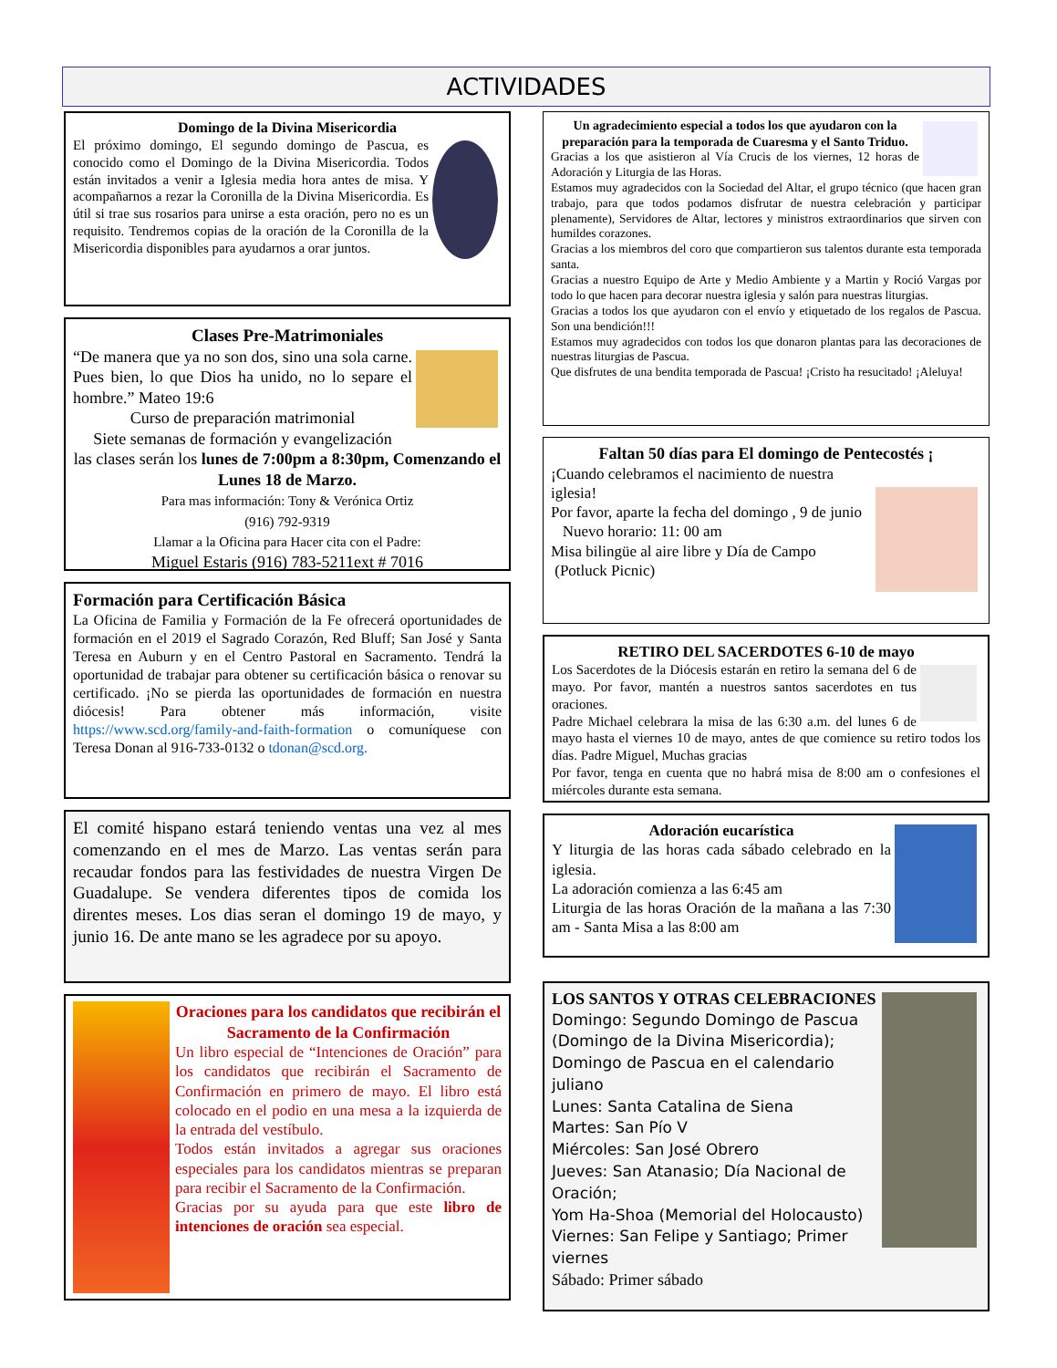ACTIVIDADES
Domingo de la Divina Misericordia
El próximo domingo, El segundo domingo de Pascua, es conocido como el Domingo de la Divina Misericordia. Todos están invitados a venir a Iglesia media hora antes de misa. Y acompañarnos a rezar la Coronilla de la Divina Misericordia. Es útil si trae sus rosarios para unirse a esta oración, pero no es un requisito. Tendremos copias de la oración de la Coronilla de la Misericordia disponibles para ayudarnos a orar juntos.
Clases Pre-Matrimoniales
“De manera que ya no son dos, sino una sola carne. Pues bien, lo que Dios ha unido, no lo separe el hombre.” Mateo 19:6
Curso de preparación matrimonial
Siete semanas de formación y evangelización
las clases serán los lunes de 7:00pm a 8:30pm, Comenzando el Lunes 18 de Marzo.
Para mas información: Tony & Verónica Ortiz
(916) 792-9319
Llamar a la Oficina para Hacer cita con el Padre:
Miguel Estaris (916) 783-5211ext # 7016
Formación para Certificación Básica
La Oficina de Familia y Formación de la Fe ofrecerá oportunidades de formación en el 2019 el Sagrado Corazón, Red Bluff; San José y Santa Teresa en Auburn y en el Centro Pastoral en Sacramento. Tendrá la oportunidad de trabajar para obtener su certificación básica o renovar su certificado. ¡No se pierda las oportunidades de formación en nuestra diócesis! Para obtener más información, visite https://www.scd.org/family-and-faith-formation o comuníquese con Teresa Donan al 916-733-0132 o tdonan@scd.org.
El comité hispano estará teniendo ventas una vez al mes comenzando en el mes de Marzo. Las ventas serán para recaudar fondos para las festividades de nuestra Virgen De Guadalupe. Se vendera diferentes tipos de comida los direntes meses. Los dias seran el domingo 19 de mayo, y junio 16. De ante mano se les agradece por su apoyo.
Oraciones para los candidatos que recibirán el Sacramento de la Confirmación
Un libro especial de “Intenciones de Oración” para los candidatos que recibirán el Sacramento de Confirmación en primero de mayo. El libro está colocado en el podio en una mesa a la izquierda de la entrada del vestíbulo.
Todos están invitados a agregar sus oraciones especiales para los candidatos mientras se preparan para recibir el Sacramento de la Confirmación.
Gracias por su ayuda para que este libro de intenciones de oración sea especial.
Un agradecimiento especial a todos los que ayudaron con la preparación para la temporada de Cuaresma y el Santo Triduo.
Gracias a los que asistieron al Vía Crucis de los viernes, 12 horas de Adoración y Liturgia de las Horas.
Estamos muy agradecidos con la Sociedad del Altar, el grupo técnico (que hacen gran trabajo, para que todos podamos disfrutar de nuestra celebración y participar plenamente), Servidores de Altar, lectores y ministros extraordinarios que sirven con humildes corazones.
Gracias a los miembros del coro que compartieron sus talentos durante esta temporada santa.
Gracias a nuestro Equipo de Arte y Medio Ambiente y a Martin y Roció Vargas por todo lo que hacen para decorar nuestra iglesia y salón para nuestras liturgias.
Gracias a todos los que ayudaron con el envío y etiquetado de los regalos de Pascua. Son una bendición!!!
Estamos muy agradecidos con todos los que donaron plantas para las decoraciones de nuestras liturgias de Pascua.
Que disfrutes de una bendita temporada de Pascua! ¡Cristo ha resucitado! ¡Aleluya!
Faltan 50 días para El domingo de Pentecostés ¡
¡Cuando celebramos el nacimiento de nuestra iglesia!
Por favor, aparte la fecha del domingo , 9 de junio
Nuevo horario: 11: 00 am
Misa bilingüe al aire libre y Día de Campo
(Potluck Picnic)
RETIRO DEL SACERDOTES 6-10 de mayo
Los Sacerdotes de la Diócesis estarán en retiro la semana del 6 de mayo. Por favor, mantén a nuestros santos sacerdotes en tus oraciones.
Padre Michael celebrara la misa de las 6:30 a.m. del lunes 6 de mayo hasta el viernes 10 de mayo, antes de que comience su retiro todos los días. Padre Miguel, Muchas gracias
Por favor, tenga en cuenta que no habrá misa de 8:00 am o confesiones el miércoles durante esta semana.
Adoración eucarística
Y liturgia de las horas cada sábado celebrado en la iglesia.
La adoración comienza a las 6:45 am
Liturgia de las horas Oración de la mañana a las 7:30 am - Santa Misa a las 8:00 am
LOS SANTOS Y OTRAS CELEBRACIONES
Domingo: Segundo Domingo de Pascua (Domingo de la Divina Misericordia); Domingo de Pascua en el calendario juliano
Lunes: Santa Catalina de Siena
Martes: San Pío V
Miércoles: San José Obrero
Jueves: San Atanasio; Día Nacional de Oración;
Yom Ha-Shoa (Memorial del Holocausto)
Viernes: San Felipe y Santiago; Primer viernes
Sábado: Primer sábado